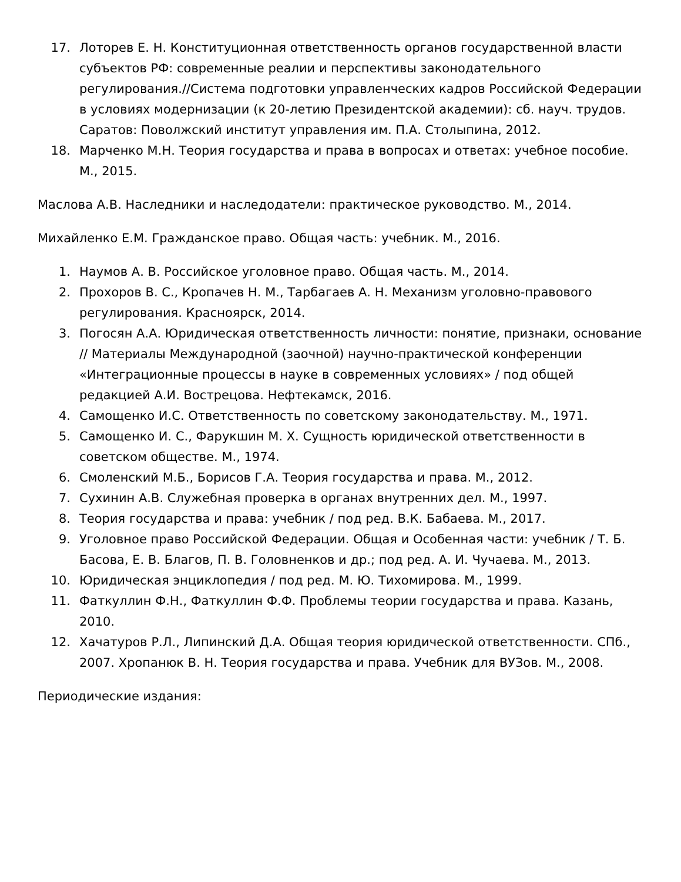17. Лоторев Е. Н. Конституционная ответственность органов государственной власти субъектов РФ: современные реалии и перспективы законодательного регулирования.//Система подготовки управленческих кадров Российской Федерации в условиях модернизации (к 20-летию Президентской академии): сб. науч. трудов. Саратов: Поволжский институт управления им. П.А. Столыпина, 2012.
18. Марченко М.Н. Теория государства и права в вопросах и ответах: учебное пособие. М., 2015.
Маслова А.В. Наследники и наследодатели: практическое руководство. М., 2014.
Михайленко Е.М. Гражданское право. Общая часть: учебник. М., 2016.
1. Наумов А. В. Российское уголовное право. Общая часть. М., 2014.
2. Прохоров В. С., Кропачев Н. М., Тарбагаев А. Н. Механизм уголовно-правового регулирования. Красноярск, 2014.
3. Погосян А.А. Юридическая ответственность личности: понятие, признаки, основание // Материалы Международной (заочной) научно-практической конференции «Интеграционные процессы в науке в современных условиях» / под общей редакцией А.И. Вострецова. Нефтекамск, 2016.
4. Самощенко И.С. Ответственность по советскому законодательству. М., 1971.
5. Самощенко И. С., Фарукшин М. Х. Сущность юридической ответственности в советском обществе. М., 1974.
6. Смоленский М.Б., Борисов Г.А. Теория государства и права. М., 2012.
7. Сухинин А.В. Служебная проверка в органах внутренних дел. М., 1997.
8. Теория государства и права: учебник / под ред. В.К. Бабаева. М., 2017.
9. Уголовное право Российской Федерации. Общая и Особенная части: учебник / Т. Б. Басова, Е. В. Благов, П. В. Головненков и др.; под ред. А. И. Чучаева. М., 2013.
10. Юридическая энциклопедия / под ред. М. Ю. Тихомирова. М., 1999.
11. Фаткуллин Ф.Н., Фаткуллин Ф.Ф. Проблемы теории государства и права. Казань, 2010.
12. Хачатуров Р.Л., Липинский Д.А. Общая теория юридической ответственности. СПб., 2007. Хропанюк В. Н. Теория государства и права. Учебник для ВУЗов. М., 2008.
Периодические издания: